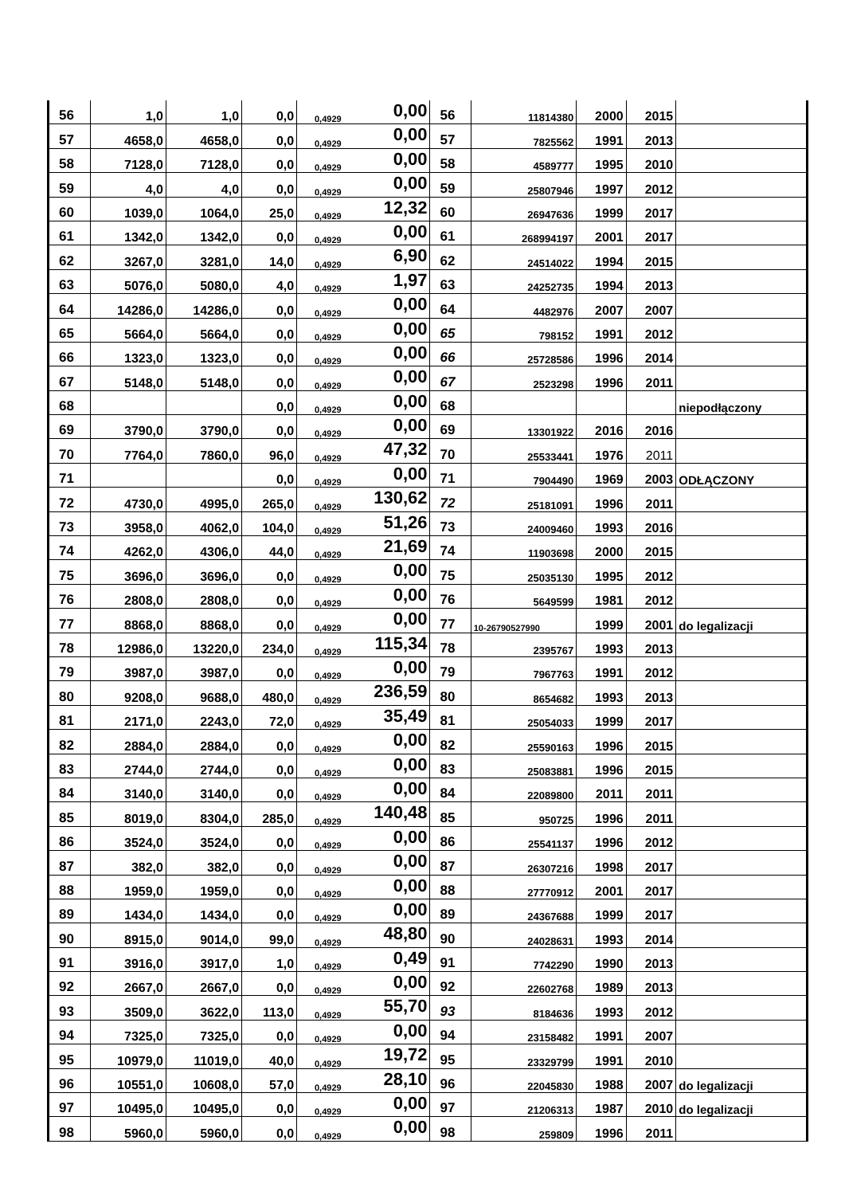| 56 | 1,0 | 1,0 | 0,0 | 0,4929 | 0,00 | 56 | 11814380 | 2000 | 2015 | |
| 57 | 4658,0 | 4658,0 | 0,0 | 0,4929 | 0,00 | 57 | 7825562 | 1991 | 2013 | |
| 58 | 7128,0 | 7128,0 | 0,0 | 0,4929 | 0,00 | 58 | 4589777 | 1995 | 2010 | |
| 59 | 4,0 | 4,0 | 0,0 | 0,4929 | 0,00 | 59 | 25807946 | 1997 | 2012 | |
| 60 | 1039,0 | 1064,0 | 25,0 | 0,4929 | 12,32 | 60 | 26947636 | 1999 | 2017 | |
| 61 | 1342,0 | 1342,0 | 0,0 | 0,4929 | 0,00 | 61 | 268994197 | 2001 | 2017 | |
| 62 | 3267,0 | 3281,0 | 14,0 | 0,4929 | 6,90 | 62 | 24514022 | 1994 | 2015 | |
| 63 | 5076,0 | 5080,0 | 4,0 | 0,4929 | 1,97 | 63 | 24252735 | 1994 | 2013 | |
| 64 | 14286,0 | 14286,0 | 0,0 | 0,4929 | 0,00 | 64 | 4482976 | 2007 | 2007 | |
| 65 | 5664,0 | 5664,0 | 0,0 | 0,4929 | 0,00 | 65 | 798152 | 1991 | 2012 | |
| 66 | 1323,0 | 1323,0 | 0,0 | 0,4929 | 0,00 | 66 | 25728586 | 1996 | 2014 | |
| 67 | 5148,0 | 5148,0 | 0,0 | 0,4929 | 0,00 | 67 | 2523298 | 1996 | 2011 | |
| 68 | | | 0,0 | 0,4929 | 0,00 | 68 | | | | niepodłączony |
| 69 | 3790,0 | 3790,0 | 0,0 | 0,4929 | 0,00 | 69 | 13301922 | 2016 | 2016 | |
| 70 | 7764,0 | 7860,0 | 96,0 | 0,4929 | 47,32 | 70 | 25533441 | 1976 | 2011 | |
| 71 | | | 0,0 | 0,4929 | 0,00 | 71 | 7904490 | 1969 | 2003 | ODŁĄCZONY |
| 72 | 4730,0 | 4995,0 | 265,0 | 0,4929 | 130,62 | 72 | 25181091 | 1996 | 2011 | |
| 73 | 3958,0 | 4062,0 | 104,0 | 0,4929 | 51,26 | 73 | 24009460 | 1993 | 2016 | |
| 74 | 4262,0 | 4306,0 | 44,0 | 0,4929 | 21,69 | 74 | 11903698 | 2000 | 2015 | |
| 75 | 3696,0 | 3696,0 | 0,0 | 0,4929 | 0,00 | 75 | 25035130 | 1995 | 2012 | |
| 76 | 2808,0 | 2808,0 | 0,0 | 0,4929 | 0,00 | 76 | 5649599 | 1981 | 2012 | |
| 77 | 8868,0 | 8868,0 | 0,0 | 0,4929 | 0,00 | 77 | 10-26790527990 | 1999 | 2001 | do legalizacji |
| 78 | 12986,0 | 13220,0 | 234,0 | 0,4929 | 115,34 | 78 | 2395767 | 1993 | 2013 | |
| 79 | 3987,0 | 3987,0 | 0,0 | 0,4929 | 0,00 | 79 | 7967763 | 1991 | 2012 | |
| 80 | 9208,0 | 9688,0 | 480,0 | 0,4929 | 236,59 | 80 | 8654682 | 1993 | 2013 | |
| 81 | 2171,0 | 2243,0 | 72,0 | 0,4929 | 35,49 | 81 | 25054033 | 1999 | 2017 | |
| 82 | 2884,0 | 2884,0 | 0,0 | 0,4929 | 0,00 | 82 | 25590163 | 1996 | 2015 | |
| 83 | 2744,0 | 2744,0 | 0,0 | 0,4929 | 0,00 | 83 | 25083881 | 1996 | 2015 | |
| 84 | 3140,0 | 3140,0 | 0,0 | 0,4929 | 0,00 | 84 | 22089800 | 2011 | 2011 | |
| 85 | 8019,0 | 8304,0 | 285,0 | 0,4929 | 140,48 | 85 | 950725 | 1996 | 2011 | |
| 86 | 3524,0 | 3524,0 | 0,0 | 0,4929 | 0,00 | 86 | 25541137 | 1996 | 2012 | |
| 87 | 382,0 | 382,0 | 0,0 | 0,4929 | 0,00 | 87 | 26307216 | 1998 | 2017 | |
| 88 | 1959,0 | 1959,0 | 0,0 | 0,4929 | 0,00 | 88 | 27770912 | 2001 | 2017 | |
| 89 | 1434,0 | 1434,0 | 0,0 | 0,4929 | 0,00 | 89 | 24367688 | 1999 | 2017 | |
| 90 | 8915,0 | 9014,0 | 99,0 | 0,4929 | 48,80 | 90 | 24028631 | 1993 | 2014 | |
| 91 | 3916,0 | 3917,0 | 1,0 | 0,4929 | 0,49 | 91 | 7742290 | 1990 | 2013 | |
| 92 | 2667,0 | 2667,0 | 0,0 | 0,4929 | 0,00 | 92 | 22602768 | 1989 | 2013 | |
| 93 | 3509,0 | 3622,0 | 113,0 | 0,4929 | 55,70 | 93 | 8184636 | 1993 | 2012 | |
| 94 | 7325,0 | 7325,0 | 0,0 | 0,4929 | 0,00 | 94 | 23158482 | 1991 | 2007 | |
| 95 | 10979,0 | 11019,0 | 40,0 | 0,4929 | 19,72 | 95 | 23329799 | 1991 | 2010 | |
| 96 | 10551,0 | 10608,0 | 57,0 | 0,4929 | 28,10 | 96 | 22045830 | 1988 | 2007 | do legalizacji |
| 97 | 10495,0 | 10495,0 | 0,0 | 0,4929 | 0,00 | 97 | 21206313 | 1987 | 2010 | do legalizacji |
| 98 | 5960,0 | 5960,0 | 0,0 | 0,4929 | 0,00 | 98 | 259809 | 1996 | 2011 | |